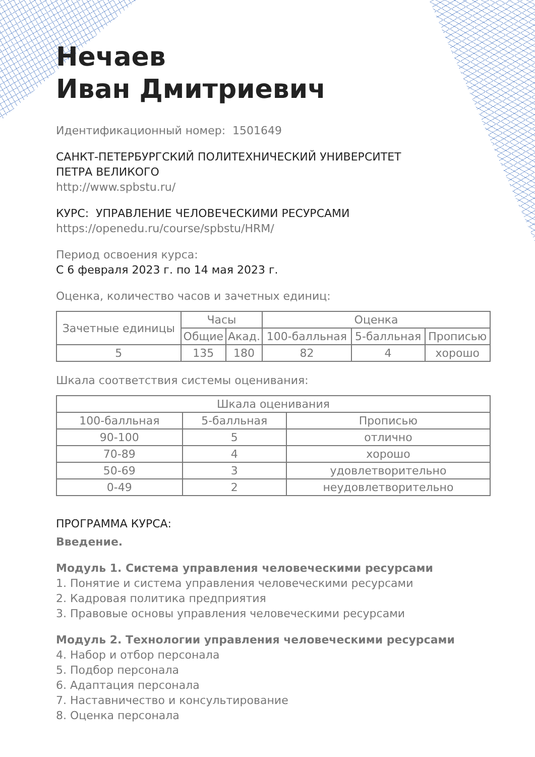Нечаев
Иван Дмитриевич
Идентификационный номер: 1501649
САНКТ-ПЕТЕРБУРГСКИЙ ПОЛИТЕХНИЧЕСКИЙ УНИВЕРСИТЕТ
ПЕТРА ВЕЛИКОГО
http://www.spbstu.ru/
КУРС: УПРАВЛЕНИЕ ЧЕЛОВЕЧЕСКИМИ РЕСУРСАМИ
https://openedu.ru/course/spbstu/HRM/
Период освоения курса:
С 6 февраля 2023 г. по 14 мая 2023 г.
Оценка, количество часов и зачетных единиц:
| Зачетные единицы | Часы | | Оценка | | |
| --- | --- | --- | --- | --- | --- |
| | Общие | Акад. | 100-балльная | 5-балльная | Прописью |
| 5 | 135 | 180 | 82 | 4 | хорошо |
Шкала соответствия системы оценивания:
| Шкала оценивания | | |
| --- | --- | --- |
| 100-балльная | 5-балльная | Прописью |
| 90-100 | 5 | отлично |
| 70-89 | 4 | хорошо |
| 50-69 | 3 | удовлетворительно |
| 0-49 | 2 | неудовлетворительно |
ПРОГРАММА КУРСА:
Введение.
Модуль 1. Система управления человеческими ресурсами
1. Понятие и система управления человеческими ресурсами
2. Кадровая политика предприятия
3. Правовые основы управления человеческими ресурсами
Модуль 2. Технологии управления человеческими ресурсами
4. Набор и отбор персонала
5. Подбор персонала
6. Адаптация персонала
7. Наставничество и консультирование
8. Оценка персонала